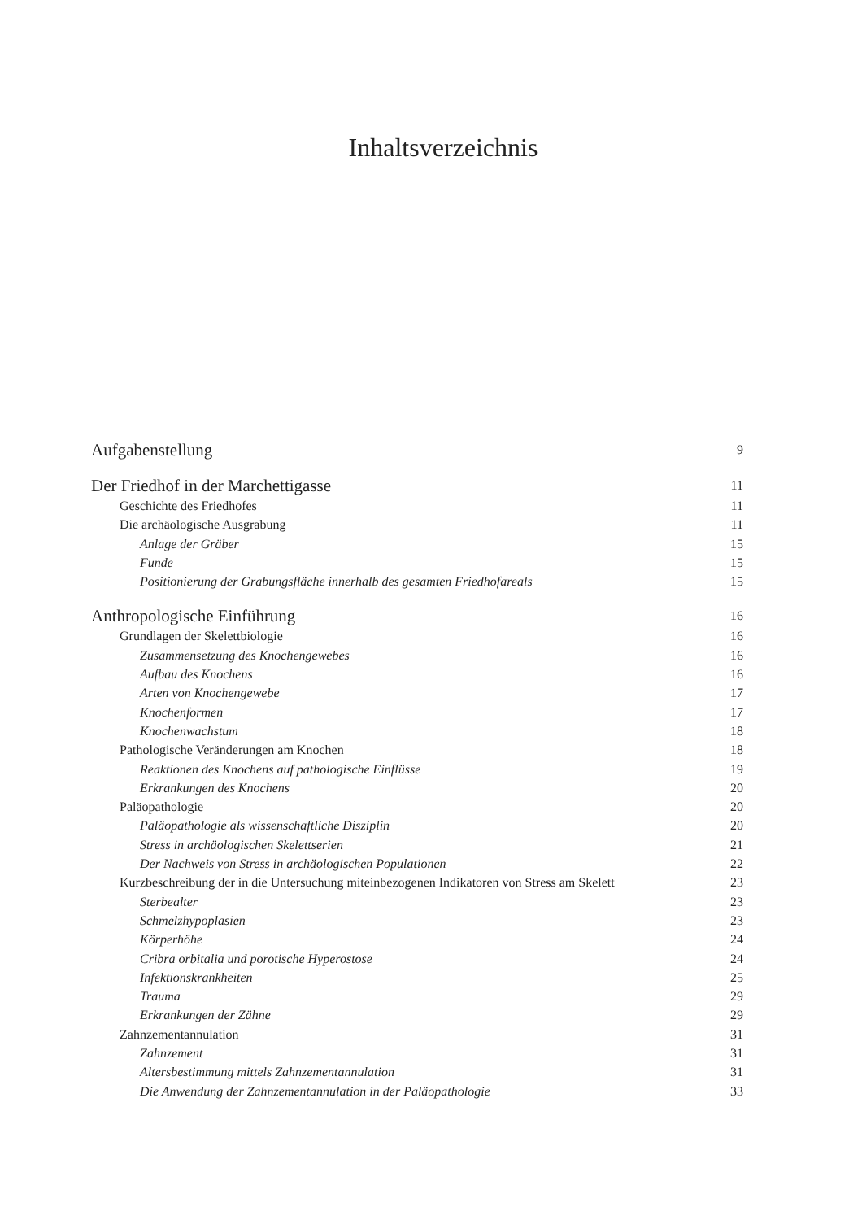Inhaltsverzeichnis
Aufgabenstellung 9
Der Friedhof in der Marchettigasse 11
Geschichte des Friedhofes 11
Die archäologische Ausgrabung 11
Anlage der Gräber 15
Funde 15
Positionierung der Grabungsfläche innerhalb des gesamten Friedhofareals 15
Anthropologische Einführung 16
Grundlagen der Skelettbiologie 16
Zusammensetzung des Knochengewebes 16
Aufbau des Knochens 16
Arten von Knochengewebe 17
Knochenformen 17
Knochenwachstum 18
Pathologische Veränderungen am Knochen 18
Reaktionen des Knochens auf pathologische Einflüsse 19
Erkrankungen des Knochens 20
Paläopathologie 20
Paläopathologie als wissenschaftliche Disziplin 20
Stress in archäologischen Skelettserien 21
Der Nachweis von Stress in archäologischen Populationen 22
Kurzbeschreibung der in die Untersuchung miteinbezogenen Indikatoren von Stress am Skelett 23
Sterbealter 23
Schmelzhypoplasien 23
Körperhöhe 24
Cribra orbitalia und porotische Hyperostose 24
Infektionskrankheiten 25
Trauma 29
Erkrankungen der Zähne 29
Zahnzementannulation 31
Zahnzement 31
Altersbestimmung mittels Zahnzementannulation 31
Die Anwendung der Zahnzementannulation in der Paläopathologie 33